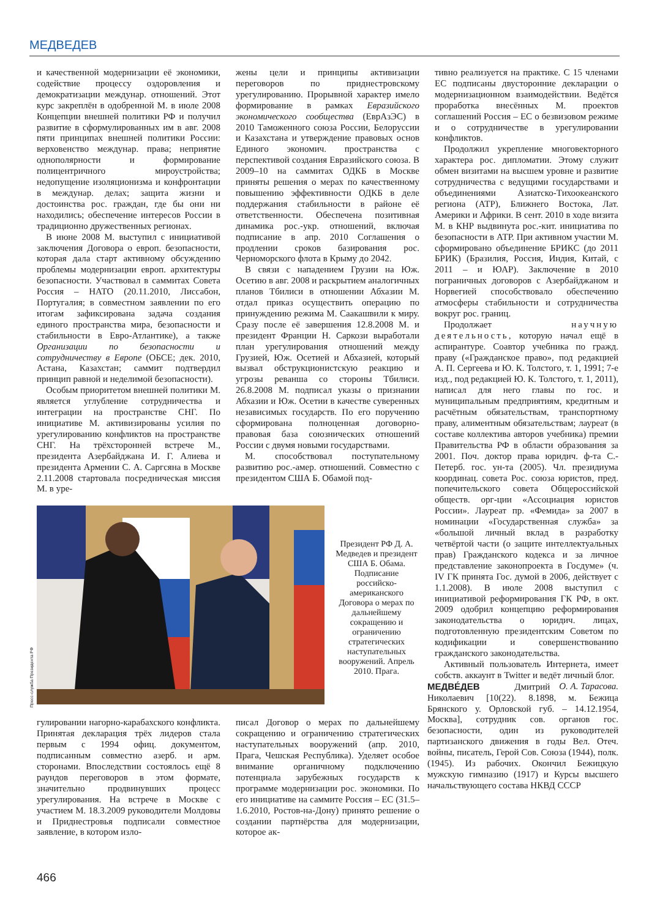МЕДВЕДЕВ
и качественной модернизации её экономики, содействие процессу оздоровления и демократизации междунар. отношений. Этот курс закреплён в одобренной М. в июле 2008 Концепции внешней политики РФ и получил развитие в сформулированных им в авг. 2008 пяти принципах внешней политики России: верховенство междунар. права; неприятие однополярности и формирование полицентричного мироустройства; недопущение изоляционизма и конфронтации в междунар. делах; защита жизни и достоинства рос. граждан, где бы они ни находились; обеспечение интересов России в традиционно дружественных регионах.
В июне 2008 М. выступил с инициативой заключения Договора о европ. безопасности, которая дала старт активному обсуждению проблемы модернизации европ. архитектуры безопасности. Участвовал в саммитах Совета Россия – НАТО (20.11.2010, Лиссабон, Португалия; в совместном заявлении по его итогам зафиксирована задача создания единого пространства мира, безопасности и стабильности в Евро-Атлантике), а также Организации по безопасности и сотрудничеству в Европе (ОБСЕ; дек. 2010, Астана, Казахстан; саммит подтвердил принцип равной и неделимой безопасности).
Особым приоритетом внешней политики М. является углубление сотрудничества и интеграции на пространстве СНГ. По инициативе М. активизированы усилия по урегулированию конфликтов на пространстве СНГ. На трёхсторонней встрече М., президента Азербайджана И. Г. Алиева и президента Армении С. А. Саргсяна в Москве 2.11.2008 стартовала посредническая миссия М. в уре-
жены цели и принципы активизации переговоров по приднестровскому урегулированию. Прорывной характер имело формирование в рамках Евразийского экономического сообщества (ЕврАзЭС) в 2010 Таможенного союза России, Белоруссии и Казахстана и утверждение правовых основ Единого экономич. пространства с перспективой создания Евразийского союза. В 2009–10 на саммитах ОДКБ в Москве приняты решения о мерах по качественному повышению эффективности ОДКБ в деле поддержания стабильности в районе её ответственности. Обеспечена позитивная динамика рос.-укр. отношений, включая подписание в апр. 2010 Соглашения о продлении сроков базирования рос. Черноморского флота в Крыму до 2042.
В связи с нападением Грузии на Юж. Осетию в авг. 2008 и раскрытием аналогичных планов Тбилиси в отношении Абхазии М. отдал приказ осуществить операцию по принуждению режима М. Саакашвили к миру. Сразу после её завершения 12.8.2008 М. и президент Франции Н. Саркози выработали план урегулирования отношений между Грузией, Юж. Осетией и Абхазией, который вызвал обструкционистскую реакцию и угрозы реванша со стороны Тбилиси. 26.8.2008 М. подписал указы о признании Абхазии и Юж. Осетии в качестве суверенных независимых государств. По его поручению сформирована полноценная договорно-правовая база союзнических отношений России с двумя новыми государствами.
М. способствовал поступательному развитию рос.-амер. отношений. Совместно с президентом США Б. Обамой под-
Пресс-служба Президента РФ
Президент РФ Д. А. Медведев и президент США Б. Обама. Подписание российско-американского Договора о мерах по дальнейшему сокращению и ограничению стратегических наступательных вооружений. Апрель 2010. Прага.
гулировании нагорно-карабахского конфликта. Принятая декларация трёх лидеров стала первым с 1994 офиц. документом, подписанным совместно азерб. и арм. сторонами. Впоследствии состоялось ещё 8 раундов переговоров в этом формате, значительно продвинувших процесс урегулирования. На встрече в Москве с участием М. 18.3.2009 руководители Молдовы и Приднестровья подписали совместное заявление, в котором изло-
писал Договор о мерах по дальнейшему сокращению и ограничению стратегических наступательных вооружений (апр. 2010, Прага, Чешская Республика). Уделяет особое внимание органичному подключению потенциала зарубежных государств к программе модернизации рос. экономики. По его инициативе на саммите Россия – ЕС (31.5–1.6.2010, Ростов-на-Дону) принято решение о создании партнёрства для модернизации, которое ак-
тивно реализуется на практике. С 15 членами ЕС подписаны двусторонние декларации о модернизационном взаимодействии. Ведётся проработка внесённых М. проектов соглашений Россия – ЕС о безвизовом режиме и о сотрудничестве в урегулировании конфликтов.
Продолжил укрепление многовекторного характера рос. дипломатии. Этому служит обмен визитами на высшем уровне и развитие сотрудничества с ведущими государствами и объединениями Азиатско-Тихоокеанского региона (АТР), Ближнего Востока, Лат. Америки и Африки. В сент. 2010 в ходе визита М. в КНР выдвинута рос.-кит. инициатива по безопасности в АТР. При активном участии М. сформировано объединение БРИКС (до 2011 БРИК) (Бразилия, Россия, Индия, Китай, с 2011 – и ЮАР). Заключение в 2010 пограничных договоров с Азербайджаном и Норвегией способствовало обеспечению атмосферы стабильности и сотрудничества вокруг рос. границ.
Продолжает научную деятельность, которую начал ещё в аспирантуре. Соавтор учебника по гражд. праву («Гражданское право», под редакцией А. П. Сергеева и Ю. К. Толстого, т. 1, 1991; 7-е изд., под редакцией Ю. К. Толстого, т. 1, 2011), написал для него главы по гос. и муниципальным предприятиям, кредитным и расчётным обязательствам, транспортному праву, алиментным обязательствам; лауреат (в составе коллектива авторов учебника) премии Правительства РФ в области образования за 2001. Поч. доктор права юридич. ф-та С.-Петерб. гос. ун-та (2005). Чл. президиума координац. совета Рос. союза юристов, пред. попечительского совета Общероссийской обществ. орг-ции «Ассоциация юристов России». Лауреат пр. «Фемида» за 2007 в номинации «Государственная служба» за «большой личный вклад в разработку четвёртой части (о защите интеллектуальных прав) Гражданского кодекса и за личное представление законопроекта в Госдуме» (ч. IV ГК принята Гос. думой в 2006, действует с 1.1.2008). В июле 2008 выступил с инициативой реформирования ГК РФ, в окт. 2009 одобрил концепцию реформирования законодательства о юридич. лицах, подготовленную президентским Советом по кодификации и совершенствованию гражданского законодательства.
Активный пользователь Интернета, имеет собств. аккаунт в Twitter и ведёт личный блог. О. А. Тарасова.
МЕДВЕ́ДЕВ Дмитрий Николаевич [10(22). 8.1898, м. Бежица Брянского у. Орловской губ. – 14.12.1954, Москва], сотрудник сов. органов гос. безопасности, один из руководителей партизанского движения в годы Вел. Отеч. войны, писатель, Герой Сов. Союза (1944), полк. (1945). Из рабочих. Окончил Бежицкую мужскую гимназию (1917) и Курсы высшего начальствующего состава НКВД СССР
466